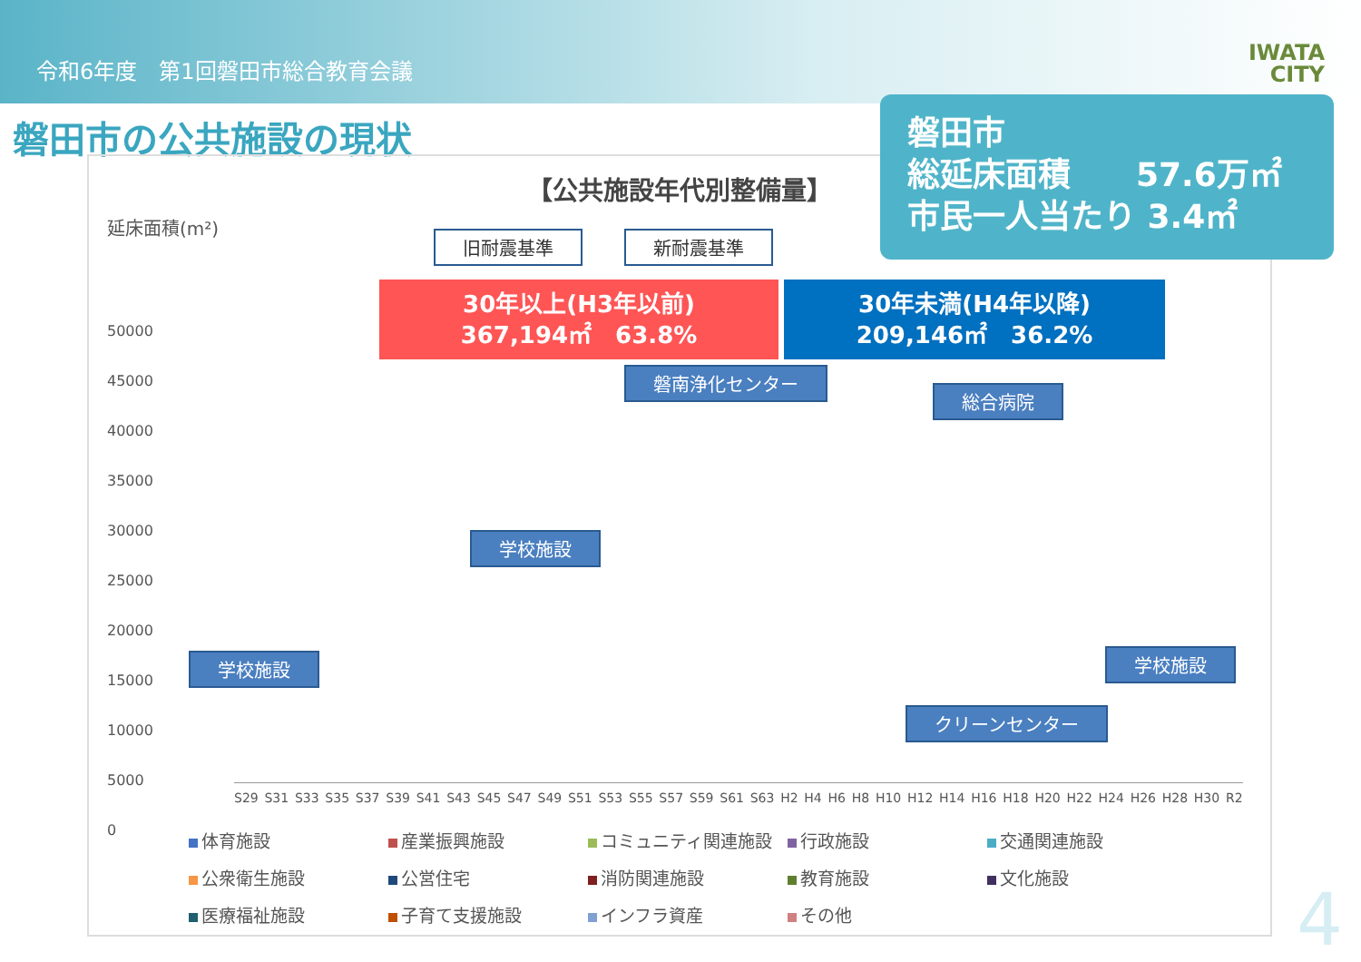令和6年度　第1回磐田市総合教育会議 IWATA
CITY
磐田市の公共施設の現状
【公共施設年代別整備量】
延床面積(m²)
旧耐震基準 新耐震基準
30年以上(H3年以前)
367,194㎡　63.8%
30年未満(H4年以降)
209,146㎡　36.2%
磐南浄化センター
総合病院
学校施設
学校施設
クリーンセンター
学校施設
50000
45000
40000
35000
30000
25000
20000
15000
10000
5000
0
S29 S31 S33 S35 S37 S39 S41 S43 S45 S47 S49 S51 S53 S55 S57 S59 S61 S63 H2 H4 H6 H8 H10 H12 H14 H16 H18 H20 H22 H24 H26 H28 H30 R2
体育施設 産業振興施設 コミュニティ関連施設 行政施設 交通関連施設 公衆衛生施設 公営住宅 消防関連施設 教育施設 文化施設 医療福祉施設 子育て支援施設 インフラ資産 その他
磐田市
総延床面積　　57.6万㎡
市民一人当たり 3.4㎡
4